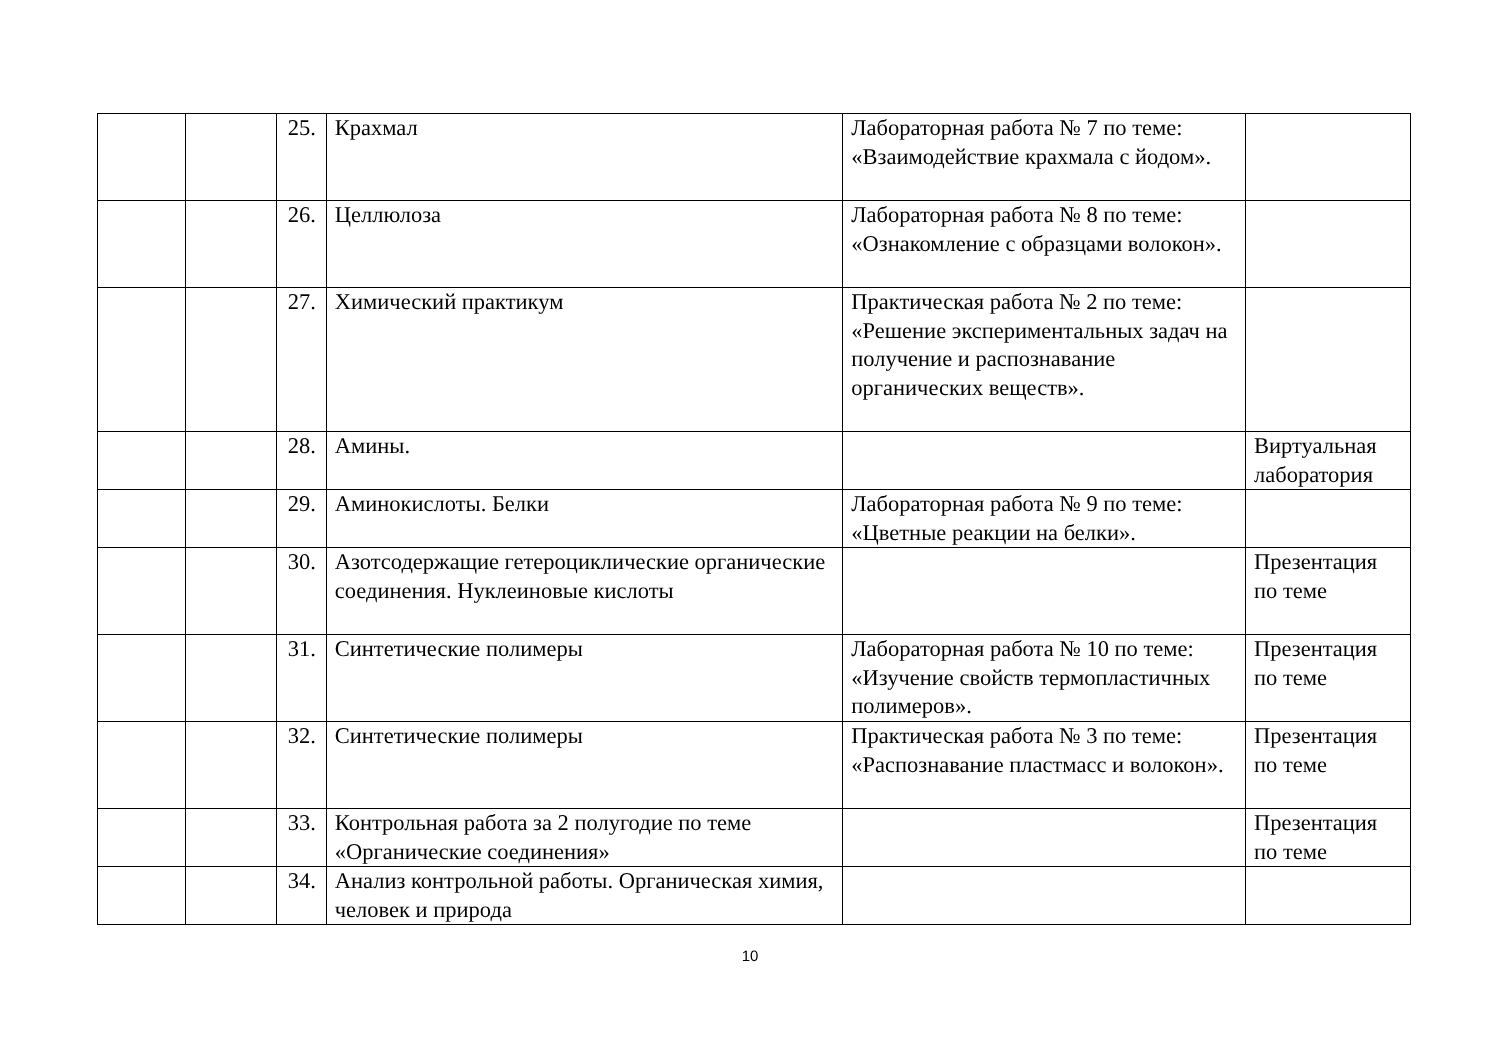| | | 25. | Крахмал | Лабораторная работа № 7 по теме: «Взаимодействие крахмала с йодом». | |
| | | 26. | Целлюлоза | Лабораторная работа № 8 по теме: «Ознакомление с образцами волокон». | |
| | | 27. | Химический практикум | Практическая работа № 2 по теме: «Решение экспериментальных задач на получение и распознавание органических веществ». | |
| | | 28. | Амины. | | Виртуальная лаборатория |
| | | 29. | Аминокислоты. Белки | Лабораторная работа № 9 по теме: «Цветные реакции на белки». | |
| | | 30. | Азотсодержащие гетероциклические органические соединения. Нуклеиновые кислоты | | Презентация по теме |
| | | 31. | Синтетические полимеры | Лабораторная работа № 10 по теме: «Изучение свойств термопластичных полимеров». | Презентация по теме |
| | | 32. | Синтетические полимеры | Практическая работа № 3 по теме: «Распознавание пластмасс и волокон». | Презентация по теме |
| | | 33. | Контрольная работа за 2 полугодие по теме «Органические соединения» | | Презентация по теме |
| | | 34. | Анализ контрольной работы. Органическая химия, человек и природа | | |
10